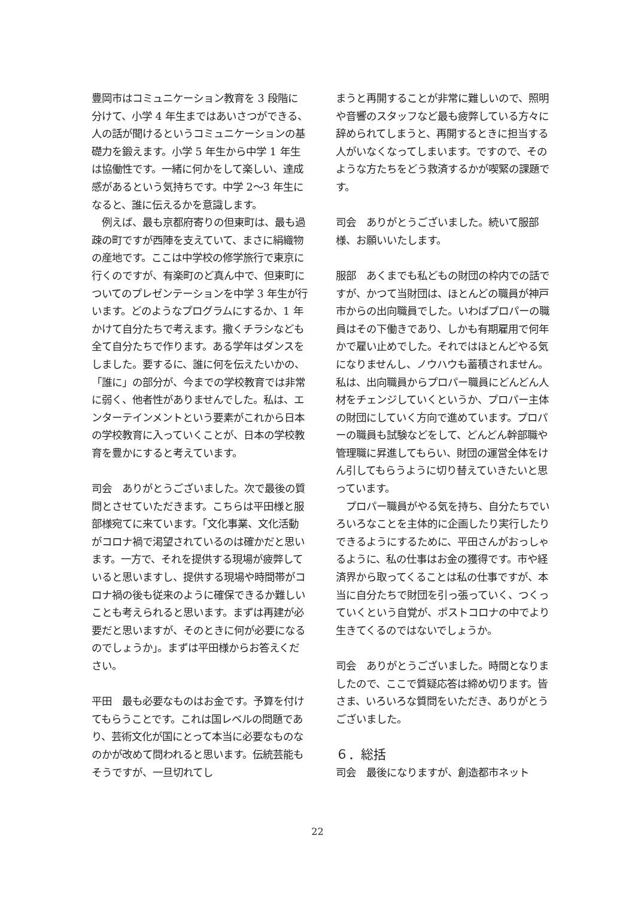豊岡市はコミュニケーション教育を 3 段階に分けて、小学 4 年生まではあいさつができる、人の話が聞けるというコミュニケーションの基礎力を鍛えます。小学 5 年生から中学 1 年生は協働性です。一緒に何かをして楽しい、達成感があるという気持ちです。中学 2～3 年生になると、誰に伝えるかを意識します。
　例えば、最も京都府寄りの但東町は、最も過疎の町ですが西陣を支えていて、まさに絹織物の産地です。ここは中学校の修学旅行で東京に行くのですが、有楽町のど真ん中で、但東町についてのプレゼンテーションを中学 3 年生が行います。どのようなプログラムにするか、1 年かけて自分たちで考えます。撒くチラシなども全て自分たちで作ります。ある学年はダンスをしました。要するに、誰に何を伝えたいかの、「誰に」の部分が、今までの学校教育では非常に弱く、他者性がありませんでした。私は、エンターテインメントという要素がこれから日本の学校教育に入っていくことが、日本の学校教育を豊かにすると考えています。
司会　ありがとうございました。次で最後の質問とさせていただきます。こちらは平田様と服部様宛てに来ています。「文化事業、文化活動がコロナ禍で渇望されているのは確かだと思います。一方で、それを提供する現場が疲弊していると思いますし、提供する現場や時間帯がコロナ禍の後も従来のように確保できるか難しいことも考えられると思います。まずは再建が必要だと思いますが、そのときに何が必要になるのでしょうか」。まずは平田様からお答えください。
平田　最も必要なものはお金です。予算を付けてもらうことです。これは国レベルの問題であり、芸術文化が国にとって本当に必要なものなのかが改めて問われると思います。伝統芸能もそうですが、一旦切れてし
まうと再開することが非常に難しいので、照明や音響のスタッフなど最も疲弊している方々に辞められてしまうと、再開するときに担当する人がいなくなってしまいます。ですので、そのような方たちをどう救済するかが喫緊の課題です。
司会　ありがとうございました。続いて服部様、お願いいたします。
服部　あくまでも私どもの財団の枠内での話ですが、かつて当財団は、ほとんどの職員が神戸市からの出向職員でした。いわばプロパーの職員はその下働きであり、しかも有期雇用で何年かで雇い止めでした。それではほとんどやる気になりませんし、ノウハウも蓄積されません。私は、出向職員からプロパー職員にどんどん人材をチェンジしていくというか、プロパー主体の財団にしていく方向で進めています。プロパーの職員も試験などをして、どんどん幹部職や管理職に昇進してもらい、財団の運営全体をけん引してもらうように切り替えていきたいと思っています。
　プロパー職員がやる気を持ち、自分たちでいろいろなことを主体的に企画したり実行したりできるようにするために、平田さんがおっしゃるように、私の仕事はお金の獲得です。市や経済界から取ってくることは私の仕事ですが、本当に自分たちで財団を引っ張っていく、つくっていくという自覚が、ポストコロナの中でより生きてくるのではないでしょうか。
司会　ありがとうございました。時間となりましたので、ここで質疑応答は締め切ります。皆さま、いろいろな質問をいただき、ありがとうございました。
６．総括
司会　最後になりますが、創造都市ネット
22